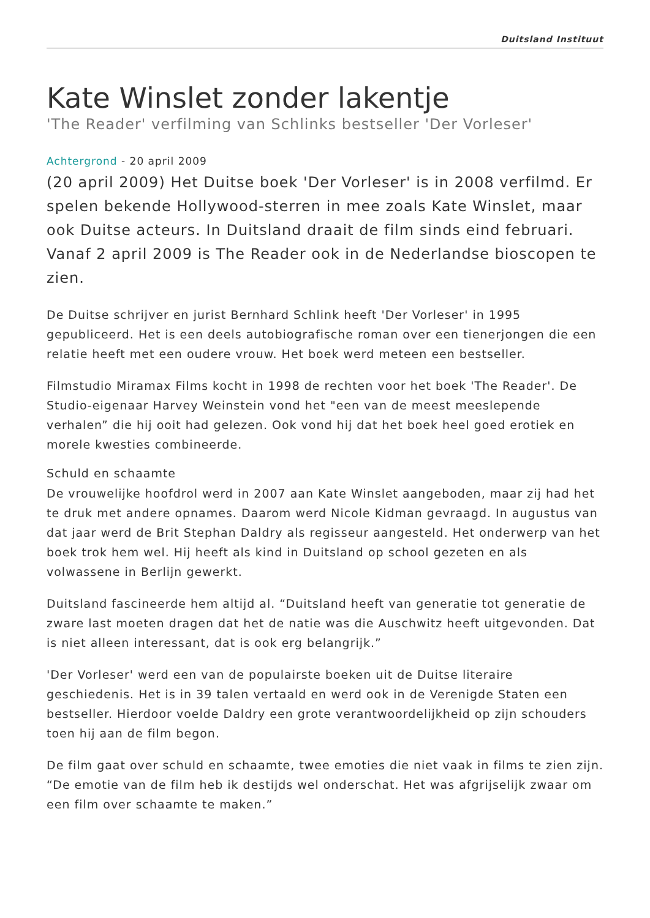Duitsland Instituut
Kate Winslet zonder lakentje
'The Reader' verfilming van Schlinks bestseller 'Der Vorleser'
Achtergrond - 20 april 2009
(20 april 2009) Het Duitse boek 'Der Vorleser' is in 2008 verfilmd. Er spelen bekende Hollywood-sterren in mee zoals Kate Winslet, maar ook Duitse acteurs. In Duitsland draait de film sinds eind februari. Vanaf 2 april 2009 is The Reader ook in de Nederlandse bioscopen te zien.
De Duitse schrijver en jurist Bernhard Schlink heeft 'Der Vorleser' in 1995 gepubliceerd. Het is een deels autobiografische roman over een tienerjongen die een relatie heeft met een oudere vrouw. Het boek werd meteen een bestseller.
Filmstudio Miramax Films kocht in 1998 de rechten voor het boek 'The Reader'. De Studio-eigenaar Harvey Weinstein vond het "een van de meest meeslepende verhalen” die hij ooit had gelezen. Ook vond hij dat het boek heel goed erotiek en morele kwesties combineerde.
Schuld en schaamte
De vrouwelijke hoofdrol werd in 2007 aan Kate Winslet aangeboden, maar zij had het te druk met andere opnames. Daarom werd Nicole Kidman gevraagd. In augustus van dat jaar werd de Brit Stephan Daldry als regisseur aangesteld. Het onderwerp van het boek trok hem wel. Hij heeft als kind in Duitsland op school gezeten en als volwassene in Berlijn gewerkt.
Duitsland fascineerde hem altijd al. “Duitsland heeft van generatie tot generatie de zware last moeten dragen dat het de natie was die Auschwitz heeft uitgevonden. Dat is niet alleen interessant, dat is ook erg belangrijk.”
'Der Vorleser' werd een van de populairste boeken uit de Duitse literaire geschiedenis. Het is in 39 talen vertaald en werd ook in de Verenigde Staten een bestseller. Hierdoor voelde Daldry een grote verantwoordelijkheid op zijn schouders toen hij aan de film begon.
De film gaat over schuld en schaamte, twee emoties die niet vaak in films te zien zijn. “De emotie van de film heb ik destijds wel onderschat. Het was afgrijselijk zwaar om een film over schaamte te maken.”